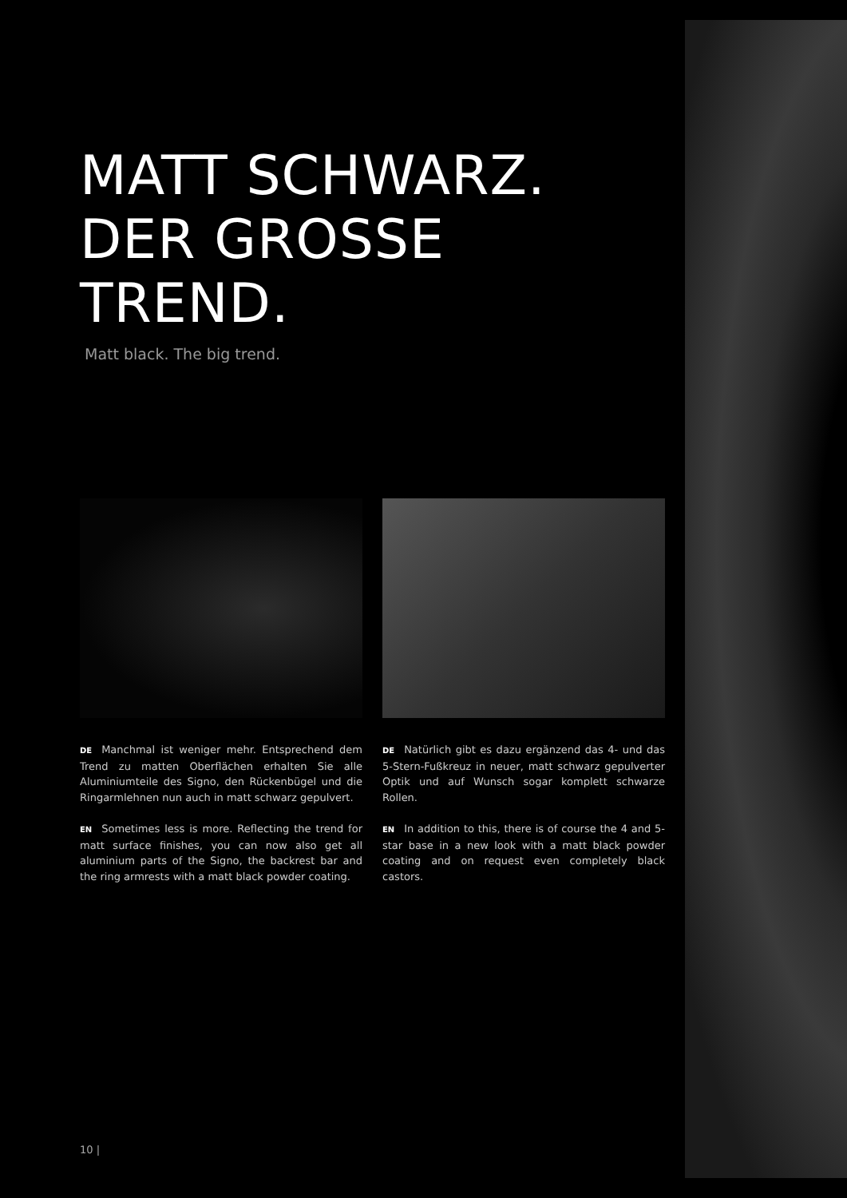MATT SCHWARZ.
DER GROSSE
TREND.
Matt black. The big trend.
DE Manchmal ist weniger mehr. Entsprechend dem Trend zu matten Oberflächen erhalten Sie alle Aluminiumteile des Signo, den Rückenbügel und die Ringarmlehnen nun auch in matt schwarz gepulvert.
EN Sometimes less is more. Reflecting the trend for matt surface finishes, you can now also get all aluminium parts of the Signo, the backrest bar and the ring armrests with a matt black powder coating.
DE Natürlich gibt es dazu ergänzend das 4- und das 5-Stern-Fußkreuz in neuer, matt schwarz gepulverter Optik und auf Wunsch sogar komplett schwarze Rollen.
EN In addition to this, there is of course the 4 and 5-star base in a new look with a matt black powder coating and on request even completely black castors.
10 |